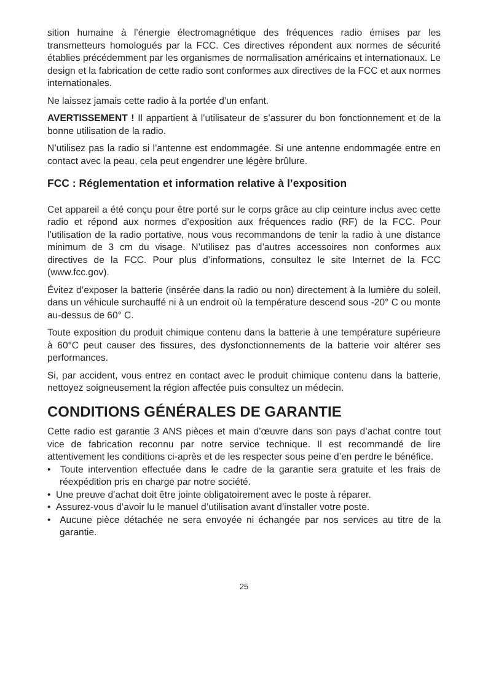sition humaine à l’énergie électromagnétique des fréquences radio émises par les transmetteurs homologués par la FCC. Ces directives répondent aux normes de sécurité établies précédemment par les organismes de normalisation américains et internationaux. Le design et la fabrication de cette radio sont conformes aux directives de la FCC et aux normes internationales.
Ne laissez jamais cette radio à la portée d’un enfant.
AVERTISSEMENT ! Il appartient à l’utilisateur de s’assurer du bon fonctionnement et de la bonne utilisation de la radio.
N’utilisez pas la radio si l’antenne est endommagée. Si une antenne endommagée entre en contact avec la peau, cela peut engendrer une légère brûlure.
FCC : Réglementation et information relative à l’exposition
Cet appareil a été conçu pour être porté sur le corps grâce au clip ceinture inclus avec cette radio et répond aux normes d’exposition aux fréquences radio (RF) de la FCC. Pour l’utilisation de la radio portative, nous vous recommandons de tenir la radio à une distance minimum de 3 cm du visage. N’utilisez pas d’autres accessoires non conformes aux directives de la FCC. Pour plus d’informations, consultez le site Internet de la FCC (www.fcc.gov).
Évitez d’exposer la batterie (insérée dans la radio ou non) directement à la lumière du soleil, dans un véhicule surchauffé ni à un endroit où la température descend sous -20° C ou monte au-dessus de 60° C.
Toute exposition du produit chimique contenu dans la batterie à une température supérieure à 60°C peut causer des fissures, des dysfonctionnements de la batterie voir altérer ses performances.
Si, par accident, vous entrez en contact avec le produit chimique contenu dans la batterie, nettoyez soigneusement la région affectée puis consultez un médecin.
CONDITIONS GÉNÉRALES DE GARANTIE
Cette radio est garantie 3 ANS pièces et main d’œuvre dans son pays d’achat contre tout vice de fabrication reconnu par notre service technique. Il est recommandé de lire attentivement les conditions ci-après et de les respecter sous peine d’en perdre le bénéfice.
• Toute intervention effectuée dans le cadre de la garantie sera gratuite et les frais de réexpédition pris en charge par notre société.
• Une preuve d’achat doit être jointe obligatoirement avec le poste à réparer.
• Assurez-vous d’avoir lu le manuel d’utilisation avant d’installer votre poste.
• Aucune pièce détachée ne sera envoyée ni échangée par nos services au titre de la garantie.
25